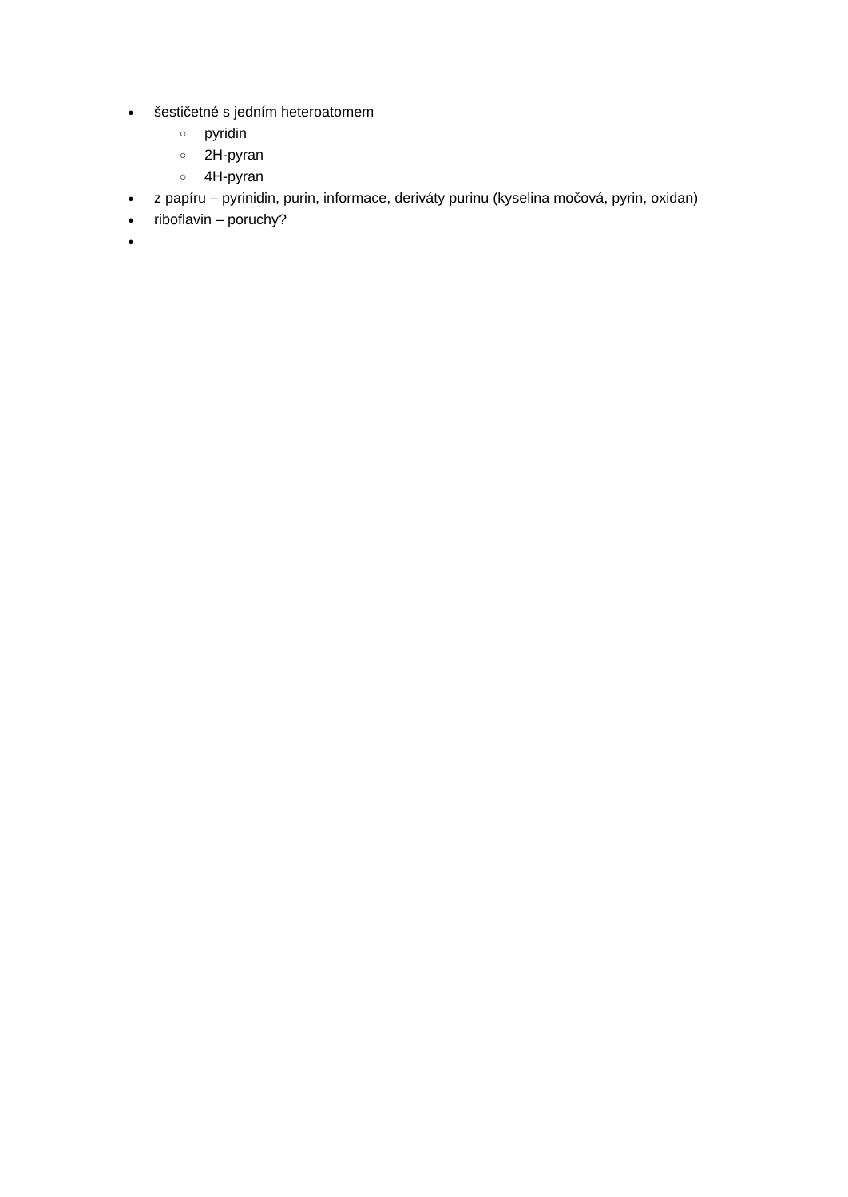● šestičetné s jedním heteroatomem
○ pyridin
○ 2H-pyran
○ 4H-pyran
● z papíru – pyrinidin, purin, informace, deriváty purinu (kyselina močová, pyrin, oxidan)
● riboflavin – poruchy?
●